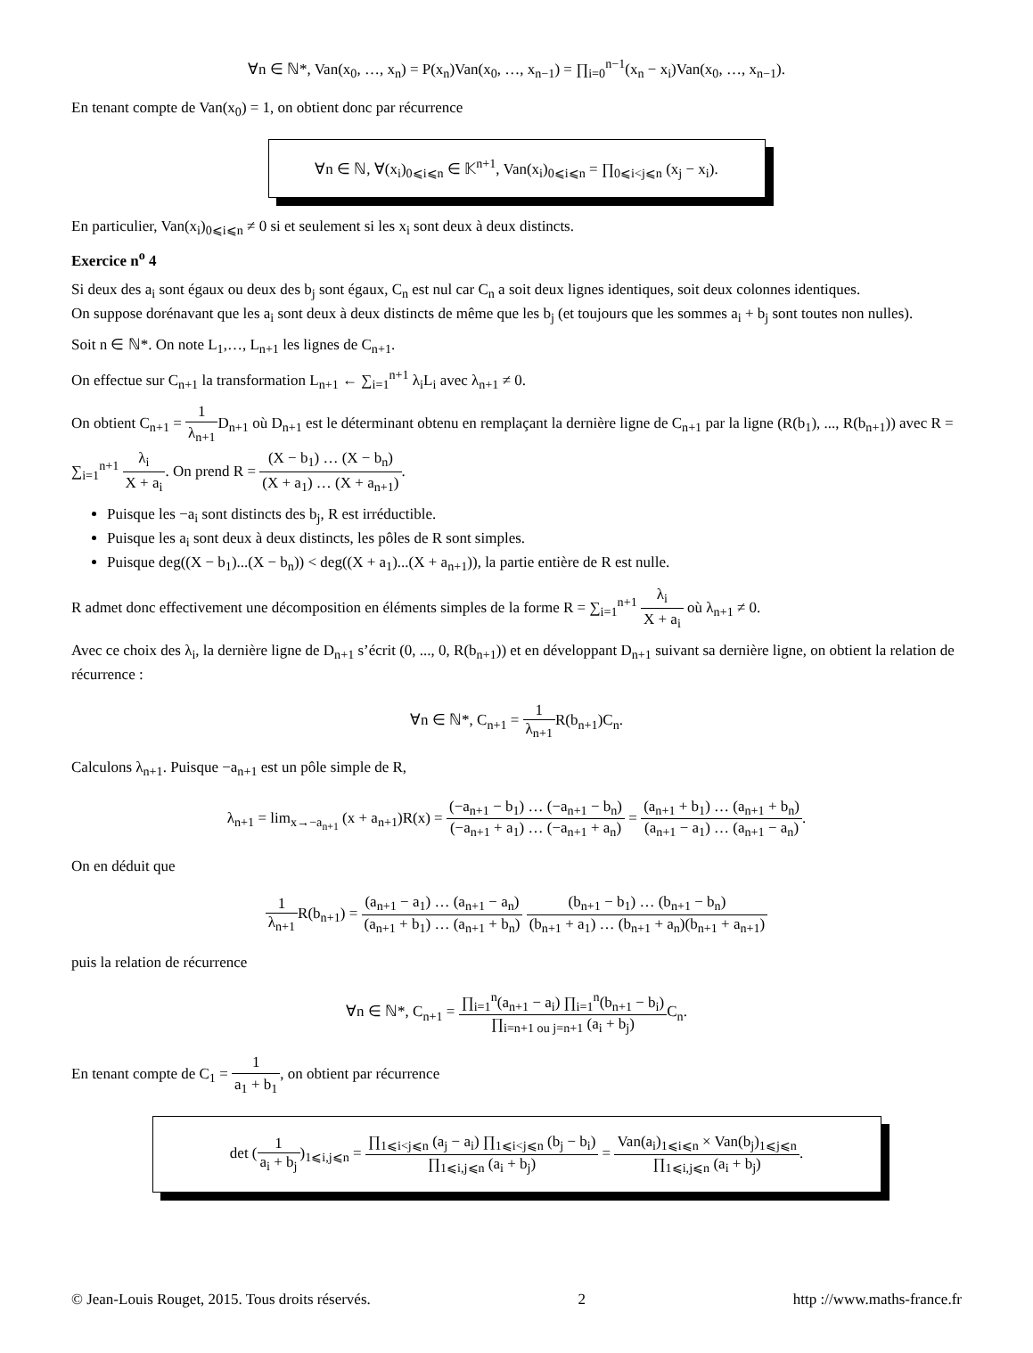∀n ∈ ℕ*, Van(x<sub>0</sub>, …, x<sub>n</sub>) = P(x<sub>n</sub>)Van(x<sub>0</sub>, …, x<sub>n−1</sub>) = ∏<sub>i=0</sub><sup>n−1</sup>(x<sub>n</sub> − x<sub>i</sub>)Van(x<sub>0</sub>, …, x<sub>n−1</sub>).
En tenant compte de Van(x<sub>0</sub>) = 1, on obtient donc par récurrence
∀n ∈ ℕ, ∀(x<sub>i</sub>)<sub>0⩽i⩽n</sub> ∈ 𝕂<sup>n+1</sup>, Van(x<sub>i</sub>)<sub>0⩽i⩽n</sub> = ∏<sub>0⩽i<j⩽n</sub> (x<sub>j</sub> − x<sub>i</sub>).
En particulier, Van(x<sub>i</sub>)<sub>0⩽i⩽n</sub> ≠ 0 si et seulement si les x<sub>i</sub> sont deux à deux distincts.
Exercice n<sup>o</sup> 4
Si deux des a<sub>i</sub> sont égaux ou deux des b<sub>j</sub> sont égaux, C<sub>n</sub> est nul car C<sub>n</sub> a soit deux lignes identiques, soit deux colonnes identiques.
On suppose dorénavant que les a<sub>i</sub> sont deux à deux distincts de même que les b<sub>j</sub> (et toujours que les sommes a<sub>i</sub> + b<sub>j</sub> sont toutes non nulles).
Soit n ∈ ℕ*. On note L<sub>1</sub>,…, L<sub>n+1</sub> les lignes de C<sub>n+1</sub>.
On effectue sur C<sub>n+1</sub> la transformation L<sub>n+1</sub> ← ∑<sub>i=1</sub><sup>n+1</sup> λ<sub>i</sub>L<sub>i</sub> avec λ<sub>n+1</sub> ≠ 0.
On obtient C<sub>n+1</sub> = 1 λ<sub>n+1</sub> D<sub>n+1</sub> où D<sub>n+1</sub> est le déterminant obtenu en remplaçant la dernière ligne de C<sub>n+1</sub> par la ligne (R(b<sub>1</sub>), ..., R(b<sub>n+1</sub>)) avec R = ∑<sub>i=1</sub><sup>n+1</sup> λ<sub>i</sub> X + a<sub>i</sub>. On prend R = (X − b<sub>1</sub>) … (X − b<sub>n</sub>) (X + a<sub>1</sub>) … (X + a<sub>n+1</sub>).
Puisque les −a<sub>i</sub> sont distincts des b<sub>j</sub>, R est irréductible.
Puisque les a<sub>i</sub> sont deux à deux distincts, les pôles de R sont simples.
Puisque deg((X − b<sub>1</sub>)...(X − b<sub>n</sub>)) < deg((X + a<sub>1</sub>)...(X + a<sub>n+1</sub>)), la partie entière de R est nulle.
R admet donc effectivement une décomposition en éléments simples de la forme R = ∑<sub>i=1</sub><sup>n+1</sup> λ<sub>i</sub> X + a<sub>i</sub> où λ<sub>n+1</sub> ≠ 0.
Avec ce choix des λ<sub>i</sub>, la dernière ligne de D<sub>n+1</sub> s’écrit (0, ..., 0, R(b<sub>n+1</sub>)) et en développant D<sub>n+1</sub> suivant sa dernière ligne, on obtient la relation de récurrence :
∀n ∈ ℕ*, C<sub>n+1</sub> = 1 λ<sub>n+1</sub> R(b<sub>n+1</sub>)C<sub>n</sub>.
Calculons λ<sub>n+1</sub>. Puisque −a<sub>n+1</sub> est un pôle simple de R,
λ<sub>n+1</sub> = lim<sub>x→−a<sub>n+1</sub></sub> (x + a<sub>n+1</sub>)R(x) = (−a<sub>n+1</sub> − b<sub>1</sub>) … (−a<sub>n+1</sub> − b<sub>n</sub>) (−a<sub>n+1</sub> + a<sub>1</sub>) … (−a<sub>n+1</sub> + a<sub>n</sub>) = (a<sub>n+1</sub> + b<sub>1</sub>) … (a<sub>n+1</sub> + b<sub>n</sub>) (a<sub>n+1</sub> − a<sub>1</sub>) … (a<sub>n+1</sub> − a<sub>n</sub>).
On en déduit que
1 λ<sub>n+1</sub> R(b<sub>n+1</sub>) = (a<sub>n+1</sub> − a<sub>1</sub>) … (a<sub>n+1</sub> − a<sub>n</sub>) (a<sub>n+1</sub> + b<sub>1</sub>) … (a<sub>n+1</sub> + b<sub>n</sub>) (b<sub>n+1</sub> − b<sub>1</sub>) … (b<sub>n+1</sub> − b<sub>n</sub>) (b<sub>n+1</sub> + a<sub>1</sub>) … (b<sub>n+1</sub> + a<sub>n</sub>)(b<sub>n+1</sub> + a<sub>n+1</sub>)
puis la relation de récurrence
∀n ∈ ℕ*, C<sub>n+1</sub> = ∏<sub>i=1</sub><sup>n</sup>(a<sub>n+1</sub> − a<sub>i</sub>) ∏<sub>i=1</sub><sup>n</sup>(b<sub>n+1</sub> − b<sub>i</sub>) ∏<sub>i=n+1 ou j=n+1</sub> (a<sub>i</sub> + b<sub>j</sub>) C<sub>n</sub>.
En tenant compte de C<sub>1</sub> = 1 a<sub>1</sub> + b<sub>1</sub>, on obtient par récurrence
det (1 a<sub>i</sub> + b<sub>j</sub>)<sub>1⩽i,j⩽n</sub> = ∏<sub>1⩽i<j⩽n</sub> (a<sub>j</sub> − a<sub>i</sub>) ∏<sub>1⩽i<j⩽n</sub> (b<sub>j</sub> − b<sub>i</sub>) ∏<sub>1⩽i,j⩽n</sub> (a<sub>i</sub> + b<sub>j</sub>) = Van(a<sub>i</sub>)<sub>1⩽i⩽n</sub> × Van(b<sub>j</sub>)<sub>1⩽j⩽n</sub> ∏<sub>1⩽i,j⩽n</sub> (a<sub>i</sub> + b<sub>j</sub>).
© Jean-Louis Rouget, 2015. Tous droits réservés. 2 http ://www.maths-france.fr